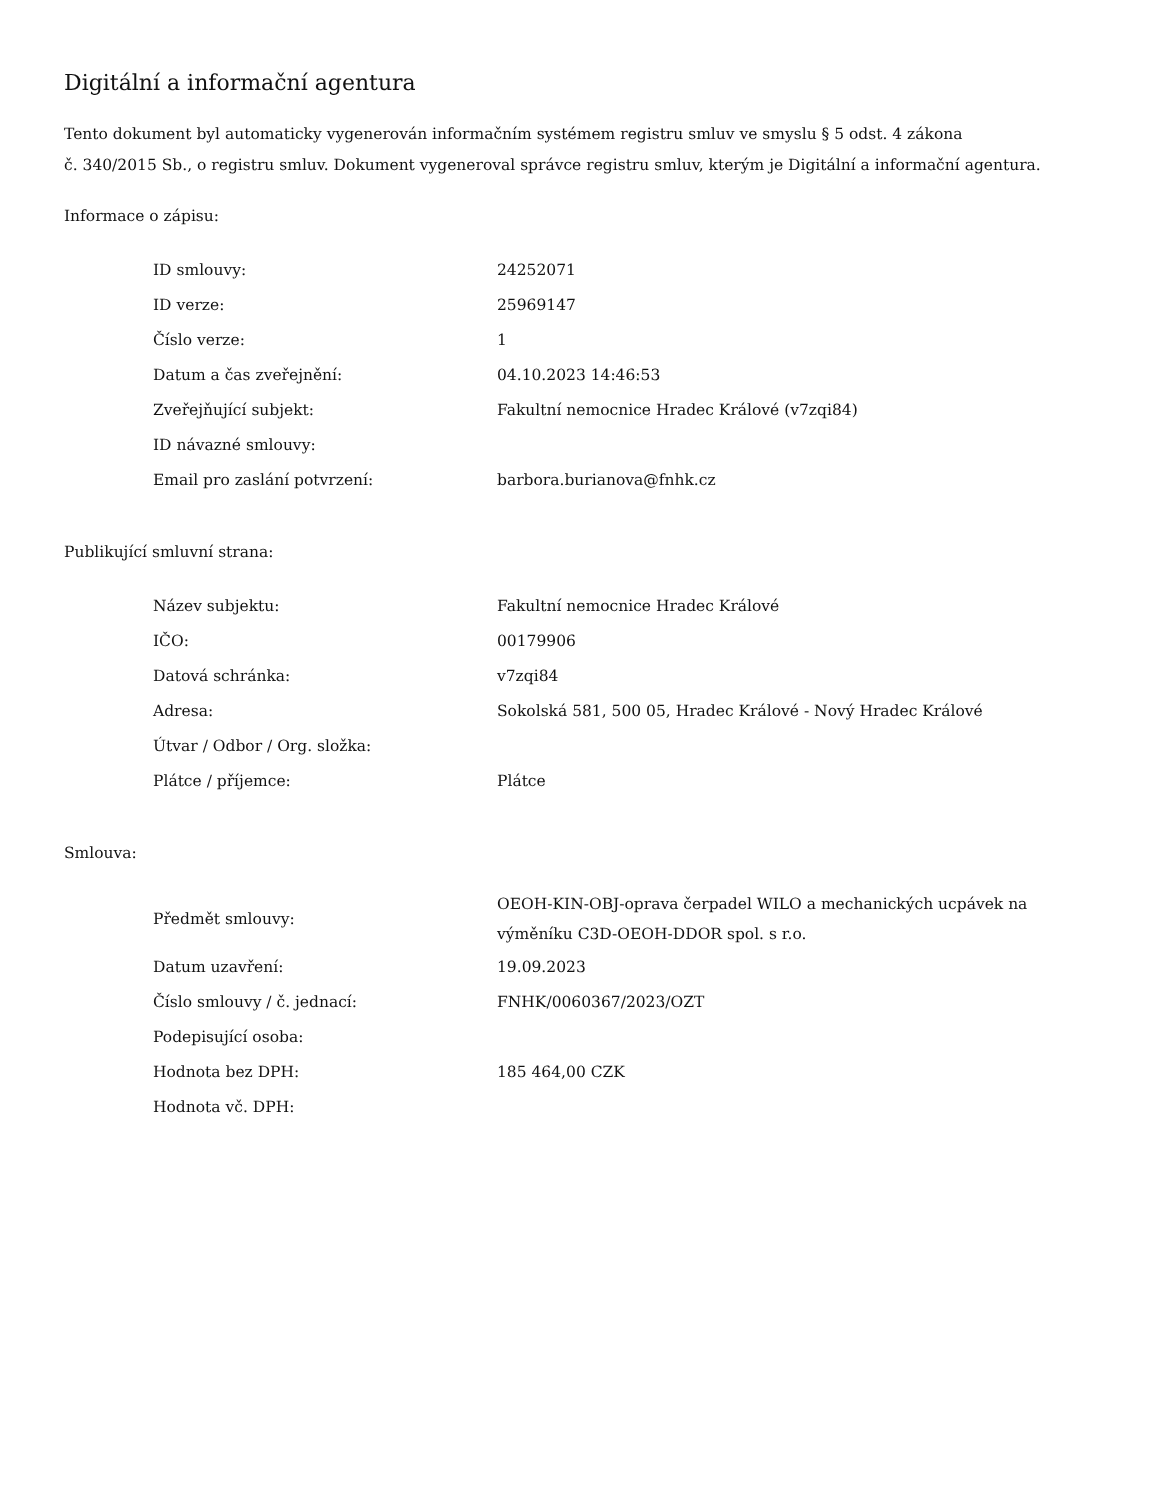Digitální a informační agentura
Tento dokument byl automaticky vygenerován informačním systémem registru smluv ve smyslu § 5 odst. 4 zákona
č. 340/2015 Sb., o registru smluv. Dokument vygeneroval správce registru smluv, kterým je Digitální a informační agentura.
Informace o zápisu:
| ID smlouvy: | 24252071 |
| ID verze: | 25969147 |
| Číslo verze: | 1 |
| Datum a čas zveřejnění: | 04.10.2023 14:46:53 |
| Zveřejňující subjekt: | Fakultní nemocnice Hradec Králové (v7zqi84) |
| ID návazné smlouvy: | |
| Email pro zaslání potvrzení: | barbora.burianova@fnhk.cz |
Publikující smluvní strana:
| Název subjektu: | Fakultní nemocnice Hradec Králové |
| IČO: | 00179906 |
| Datová schránka: | v7zqi84 |
| Adresa: | Sokolská 581, 500 05, Hradec Králové - Nový Hradec Králové |
| Útvar / Odbor / Org. složka: | |
| Plátce / příjemce: | Plátce |
Smlouva:
| Předmět smlouvy: | OEOH-KIN-OBJ-oprava čerpadel WILO a mechanických ucpávek na výměníku C3D-OEOH-DDOR spol. s r.o. |
| Datum uzavření: | 19.09.2023 |
| Číslo smlouvy / č. jednací: | FNHK/0060367/2023/OZT |
| Podepisující osoba: | |
| Hodnota bez DPH: | 185 464,00 CZK |
| Hodnota vč. DPH: | |